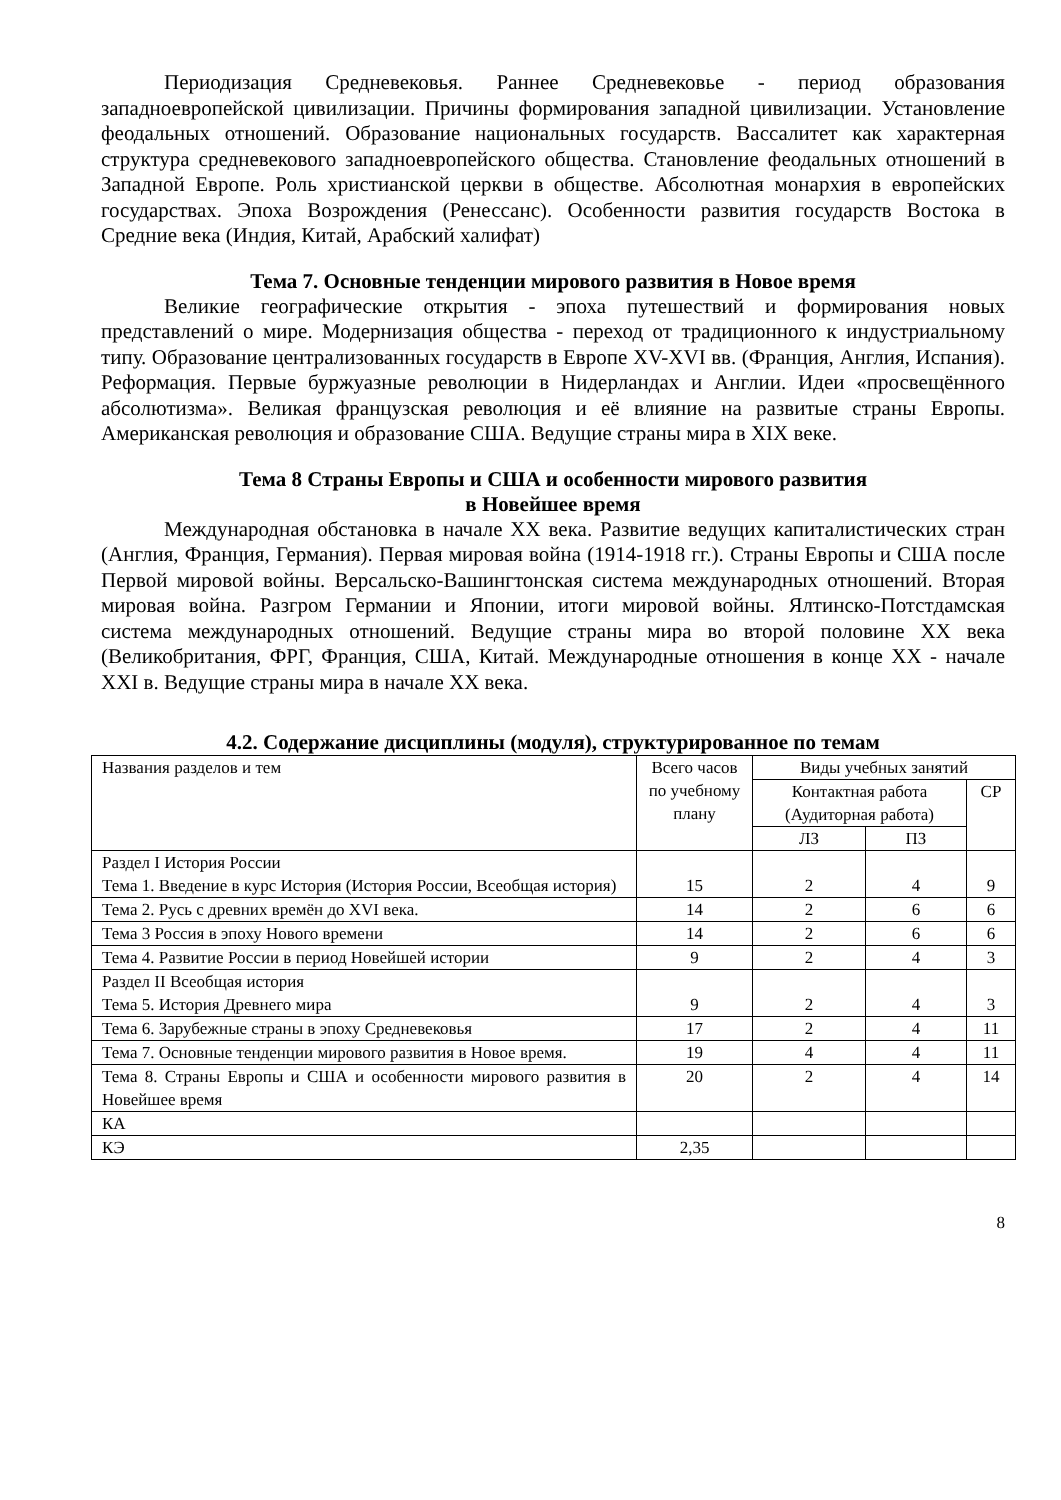Периодизация Средневековья. Раннее Средневековье - период образования западноевропейской цивилизации. Причины формирования западной цивилизации. Установление феодальных отношений. Образование национальных государств. Вассалитет как характерная структура средневекового западноевропейского общества. Становление феодальных отношений в Западной Европе. Роль христианской церкви в обществе. Абсолютная монархия в европейских государствах. Эпоха Возрождения (Ренессанс). Особенности развития государств Востока в Средние века (Индия, Китай, Арабский халифат)
Тема 7. Основные тенденции мирового развития в Новое время
Великие географические открытия - эпоха путешествий и формирования новых представлений о мире. Модернизация общества - переход от традиционного к индустриальному типу. Образование централизованных государств в Европе XV-XVI вв. (Франция, Англия, Испания). Реформация. Первые буржуазные революции в Нидерландах и Англии. Идеи «просвещённого абсолютизма». Великая французская революция и её влияние на развитые страны Европы. Американская революция и образование США. Ведущие страны мира в XIX веке.
Тема 8 Страны Европы и США и особенности мирового развития
в Новейшее время
Международная обстановка в начале XX века. Развитие ведущих капиталистических стран (Англия, Франция, Германия). Первая мировая война (1914-1918 гг.). Страны Европы и США после Первой мировой войны. Версальско-Вашингтонская система международных отношений. Вторая мировая война. Разгром Германии и Японии, итоги мировой войны. Ялтинско-Потстдамская система международных отношений. Ведущие страны мира во второй половине XX века (Великобритания, ФРГ, Франция, США, Китай. Международные отношения в конце XX - начале XXI в. Ведущие страны мира в начале XX века.
4.2. Содержание дисциплины (модуля), структурированное по темам
| Названия разделов и тем | Всего часов по учебному плану | Виды учебных занятий | | |
| | | Контактная работа (Аудиторная работа) | | СР |
| | | ЛЗ | ПЗ | |
| Раздел I История России Тема 1. Введение в курс История (История России, Всеобщая история) | 15 | 2 | 4 | 9 |
| Тема 2. Русь с древних времён до XVI века. | 14 | 2 | 6 | 6 |
| Тема 3 Россия в эпоху Нового времени | 14 | 2 | 6 | 6 |
| Тема 4. Развитие России в период Новейшей истории | 9 | 2 | 4 | 3 |
| Раздел II Всеобщая история Тема 5. История Древнего мира | 9 | 2 | 4 | 3 |
| Тема 6. Зарубежные страны в эпоху Средневековья | 17 | 2 | 4 | 11 |
| Тема 7. Основные тенденции мирового развития в Новое время. | 19 | 4 | 4 | 11 |
| Тема 8. Страны Европы и США и особенности мирового развития в Новейшее время | 20 | 2 | 4 | 14 |
| КА | | | | |
| КЭ | 2,35 | | | |
8